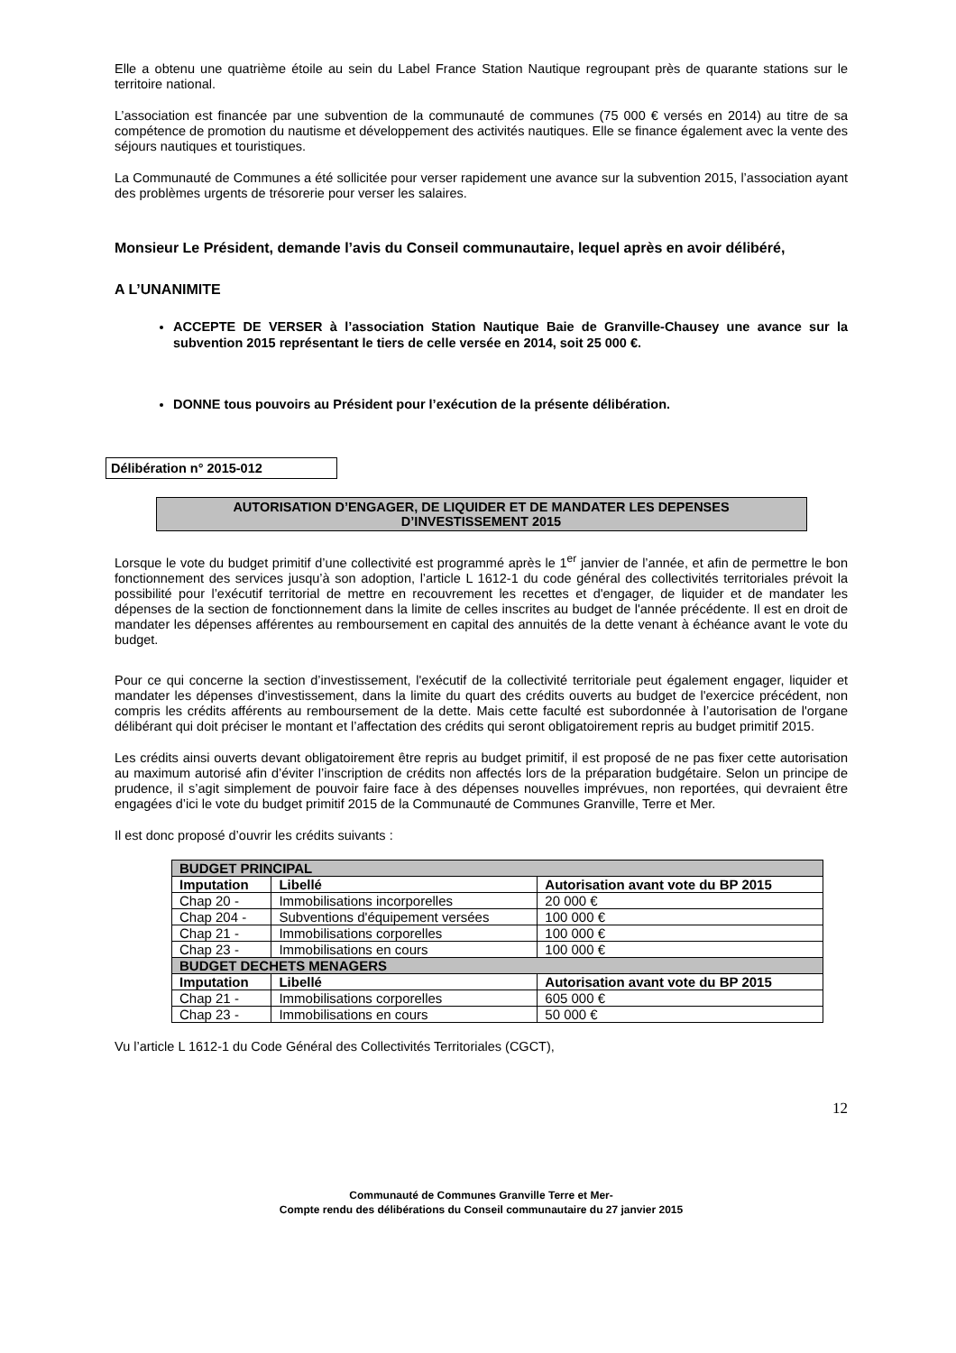Elle a obtenu une quatrième étoile au sein du Label France Station Nautique regroupant près de quarante stations sur le territoire national.
L’association est financée par une subvention de la communauté de communes (75 000 € versés en 2014) au titre de sa compétence de promotion du nautisme et développement des activités nautiques. Elle se finance également avec la vente des séjours nautiques et touristiques.
La Communauté de Communes a été sollicitée pour verser rapidement une avance sur la subvention 2015, l’association ayant des problèmes urgents de trésorerie pour verser les salaires.
Monsieur Le Président, demande l’avis du Conseil communautaire, lequel après en avoir délibéré,
A L’UNANIMITE
ACCEPTE DE VERSER à l’association Station Nautique Baie de Granville-Chausey une avance sur la subvention 2015 représentant le tiers de celle versée en 2014, soit 25 000 €.
DONNE tous pouvoirs au Président pour l’exécution de la présente délibération.
Délibération n° 2015-012
AUTORISATION D’ENGAGER, DE LIQUIDER ET DE MANDATER LES DEPENSES
D’INVESTISSEMENT 2015
Lorsque le vote du budget primitif d’une collectivité est programmé après le 1<sup>er</sup> janvier de l’année, et afin de permettre le bon fonctionnement des services jusqu’à son adoption, l’article L 1612-1 du code général des collectivités territoriales prévoit la possibilité pour l’exécutif territorial de mettre en recouvrement les recettes et d'engager, de liquider et de mandater les dépenses de la section de fonctionnement dans la limite de celles inscrites au budget de l'année précédente. Il est en droit de mandater les dépenses afférentes au remboursement en capital des annuités de la dette venant à échéance avant le vote du budget.
Pour ce qui concerne la section d’investissement, l'exécutif de la collectivité territoriale peut également engager, liquider et mandater les dépenses d'investissement, dans la limite du quart des crédits ouverts au budget de l'exercice précédent, non compris les crédits afférents au remboursement de la dette. Mais cette faculté est subordonnée à l’autorisation de l'organe délibérant qui doit préciser le montant et l’affectation des crédits qui seront obligatoirement repris au budget primitif 2015.
Les crédits ainsi ouverts devant obligatoirement être repris au budget primitif, il est proposé de ne pas fixer cette autorisation au maximum autorisé afin d’éviter l’inscription de crédits non affectés lors de la préparation budgétaire. Selon un principe de prudence, il s’agit simplement de pouvoir faire face à des dépenses nouvelles imprévues, non reportées, qui devraient être engagées d’ici le vote du budget primitif 2015 de la Communauté de Communes Granville, Terre et Mer.
Il est donc proposé d’ouvrir les crédits suivants :
| BUDGET PRINCIPAL | | |
| Imputation | Libellé | Autorisation avant vote du BP 2015 |
| Chap 20 - | Immobilisations incorporelles | 20 000 € |
| Chap 204 - | Subventions d'équipement versées | 100 000 € |
| Chap 21 - | Immobilisations corporelles | 100 000 € |
| Chap 23 - | Immobilisations en cours | 100 000 € |
| BUDGET DECHETS MENAGERS | | |
| Imputation | Libellé | Autorisation avant vote du BP 2015 |
| Chap 21 - | Immobilisations corporelles | 605 000 € |
| Chap 23 - | Immobilisations en cours | 50 000 € |
Vu l’article L 1612-1 du Code Général des Collectivités Territoriales (CGCT),
12
Communauté de Communes Granville Terre et Mer-
Compte rendu des délibérations du Conseil communautaire du 27 janvier 2015